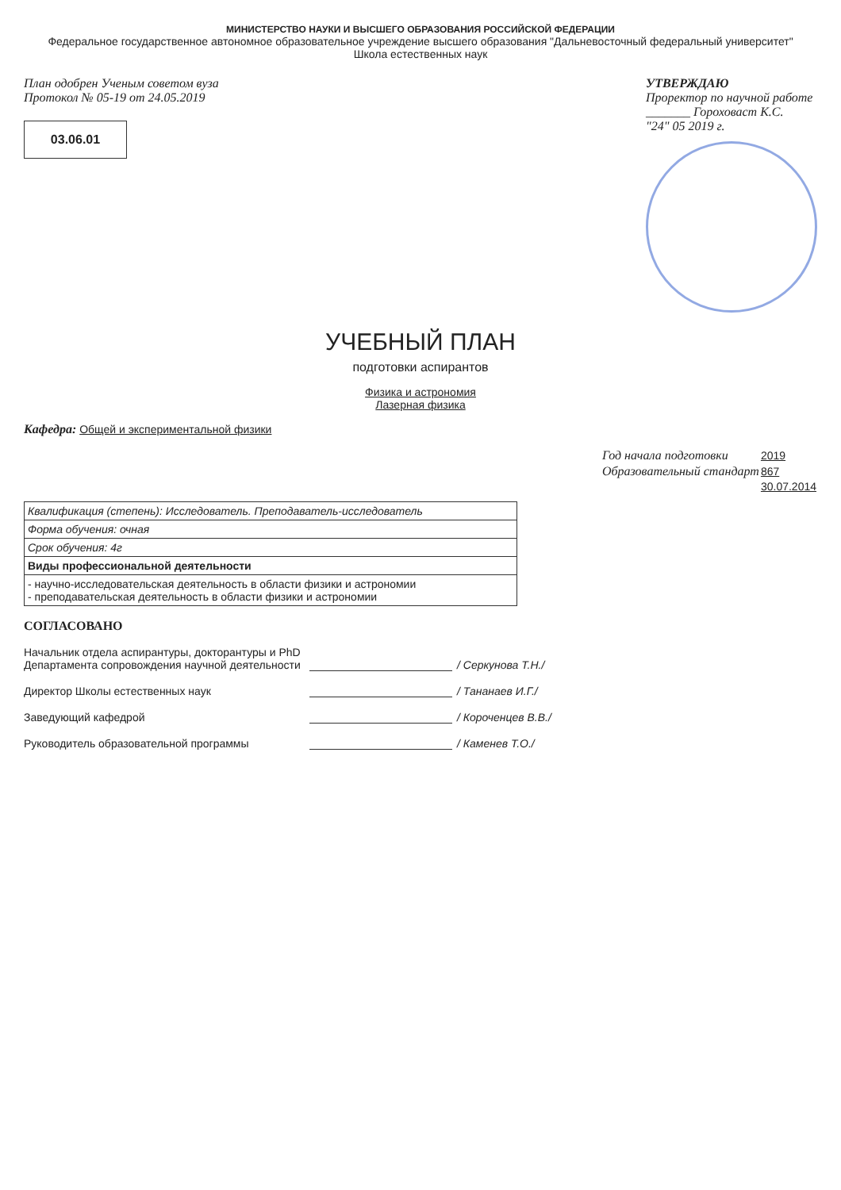МИНИСТЕРСТВО НАУКИ И ВЫСШЕГО ОБРАЗОВАНИЯ РОССИЙСКОЙ ФЕДЕРАЦИИ
Федеральное государственное автономное образовательное учреждение высшего образования "Дальневосточный федеральный университет"
Школа естественных наук
План одобрен Ученым советом вуза
Протокол № 05-19 от 24.05.2019
03.06.01
УТВЕРЖДАЮ
Проректор по научной работе
_______ Гороховаст К.С.
"24" 05 2019 г.
УЧЕБНЫЙ ПЛАН
подготовки аспирантов
Физика и астрономия
Лазерная физика
Кафедра: Общей и экспериментальной физики
| Год начала подготовки | 2019 |
| Образовательный стандарт | 867 |
| | 30.07.2014 |
Квалификация (степень): Исследователь. Преподаватель-исследователь
Форма обучения: очная
Срок обучения: 4г
Виды профессиональной деятельности
- научно-исследовательская деятельность в области физики и астрономии
- преподавательская деятельность в области физики и астрономии
СОГЛАСОВАНО
Начальник отдела аспирантуры, докторантуры и PhD Департамента сопровождения научной деятельности
/ Серкунова Т.Н./
Директор Школы естественных наук
/ Тананаев И.Г./
Заведующий кафедрой
/ Короченцев В.В./
Руководитель образовательной программы
/ Каменев Т.О./